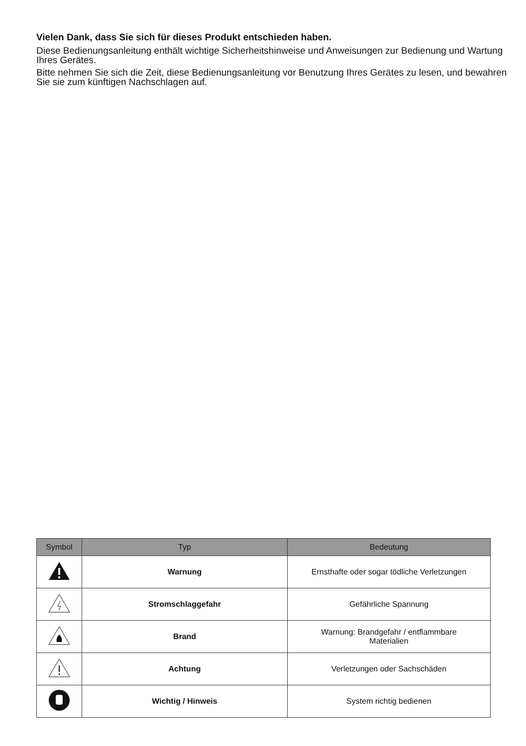Vielen Dank, dass Sie sich für dieses Produkt entschieden haben.
Diese Bedienungsanleitung enthält wichtige Sicherheitshinweise und Anweisungen zur Bedienung und Wartung Ihres Gerätes.
Bitte nehmen Sie sich die Zeit, diese Bedienungsanleitung vor Benutzung Ihres Gerätes zu lesen, und bewahren Sie sie zum künftigen Nachschlagen auf.
| Symbol | Typ | Bedeutung |
| --- | --- | --- |
| | Warnung | Ernsthafte oder sogar tödliche Verletzungen |
| | Stromschlaggefahr | Gefährliche Spannung |
| | Brand | Warnung: Brandgefahr / entflammbare Materialien |
| | Achtung | Verletzungen oder Sachschäden |
| | Wichtig / Hinweis | System richtig bedienen |